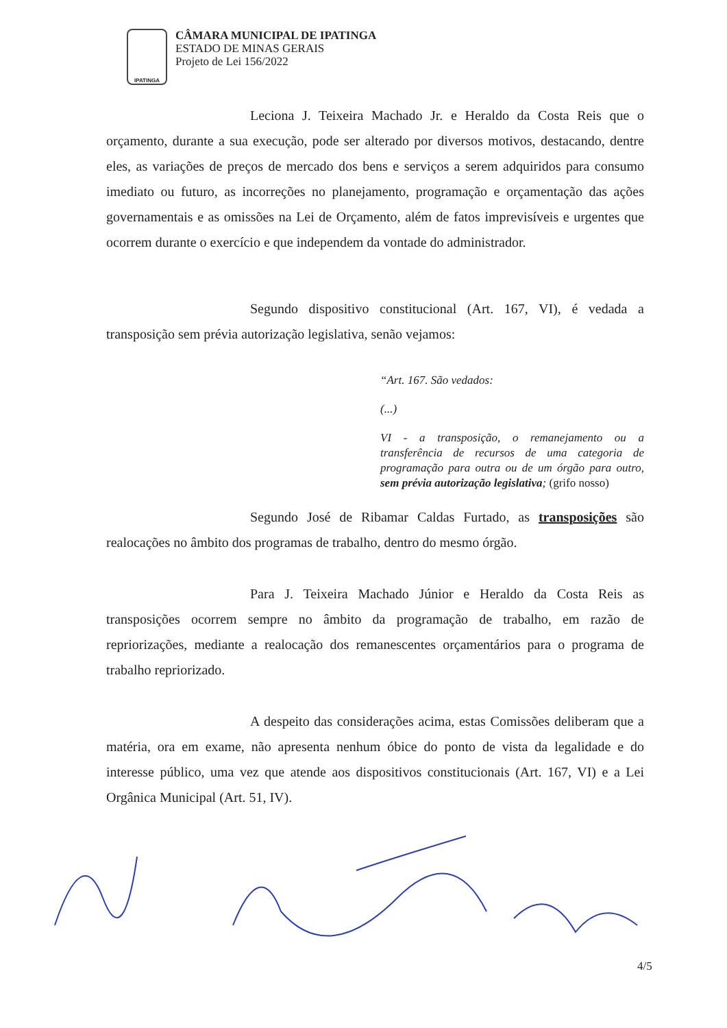IPATINGA
CÂMARA MUNICIPAL DE IPATINGA
ESTADO DE MINAS GERAIS
Projeto de Lei 156/2022
Leciona J. Teixeira Machado Jr. e Heraldo da Costa Reis que o orçamento, durante a sua execução, pode ser alterado por diversos motivos, destacando, dentre eles, as variações de preços de mercado dos bens e serviços a serem adquiridos para consumo imediato ou futuro, as incorreções no planejamento, programação e orçamentação das ações governamentais e as omissões na Lei de Orçamento, além de fatos imprevisíveis e urgentes que ocorrem durante o exercício e que independem da vontade do administrador.
Segundo dispositivo constitucional (Art. 167, VI), é vedada a transposição sem prévia autorização legislativa, senão vejamos:
“Art. 167. São vedados:
(...)
VI - a transposição, o remanejamento ou a transferência de recursos de uma categoria de programação para outra ou de um órgão para outro, sem prévia autorização legislativa; (grifo nosso)
Segundo José de Ribamar Caldas Furtado, as transposições são realocações no âmbito dos programas de trabalho, dentro do mesmo órgão.
Para J. Teixeira Machado Júnior e Heraldo da Costa Reis as transposições ocorrem sempre no âmbito da programação de trabalho, em razão de repriorizações, mediante a realocação dos remanescentes orçamentários para o programa de trabalho repriorizado.
A despeito das considerações acima, estas Comissões deliberam que a matéria, ora em exame, não apresenta nenhum óbice do ponto de vista da legalidade e do interesse público, uma vez que atende aos dispositivos constitucionais (Art. 167, VI) e a Lei Orgânica Municipal (Art. 51, IV).
4/5